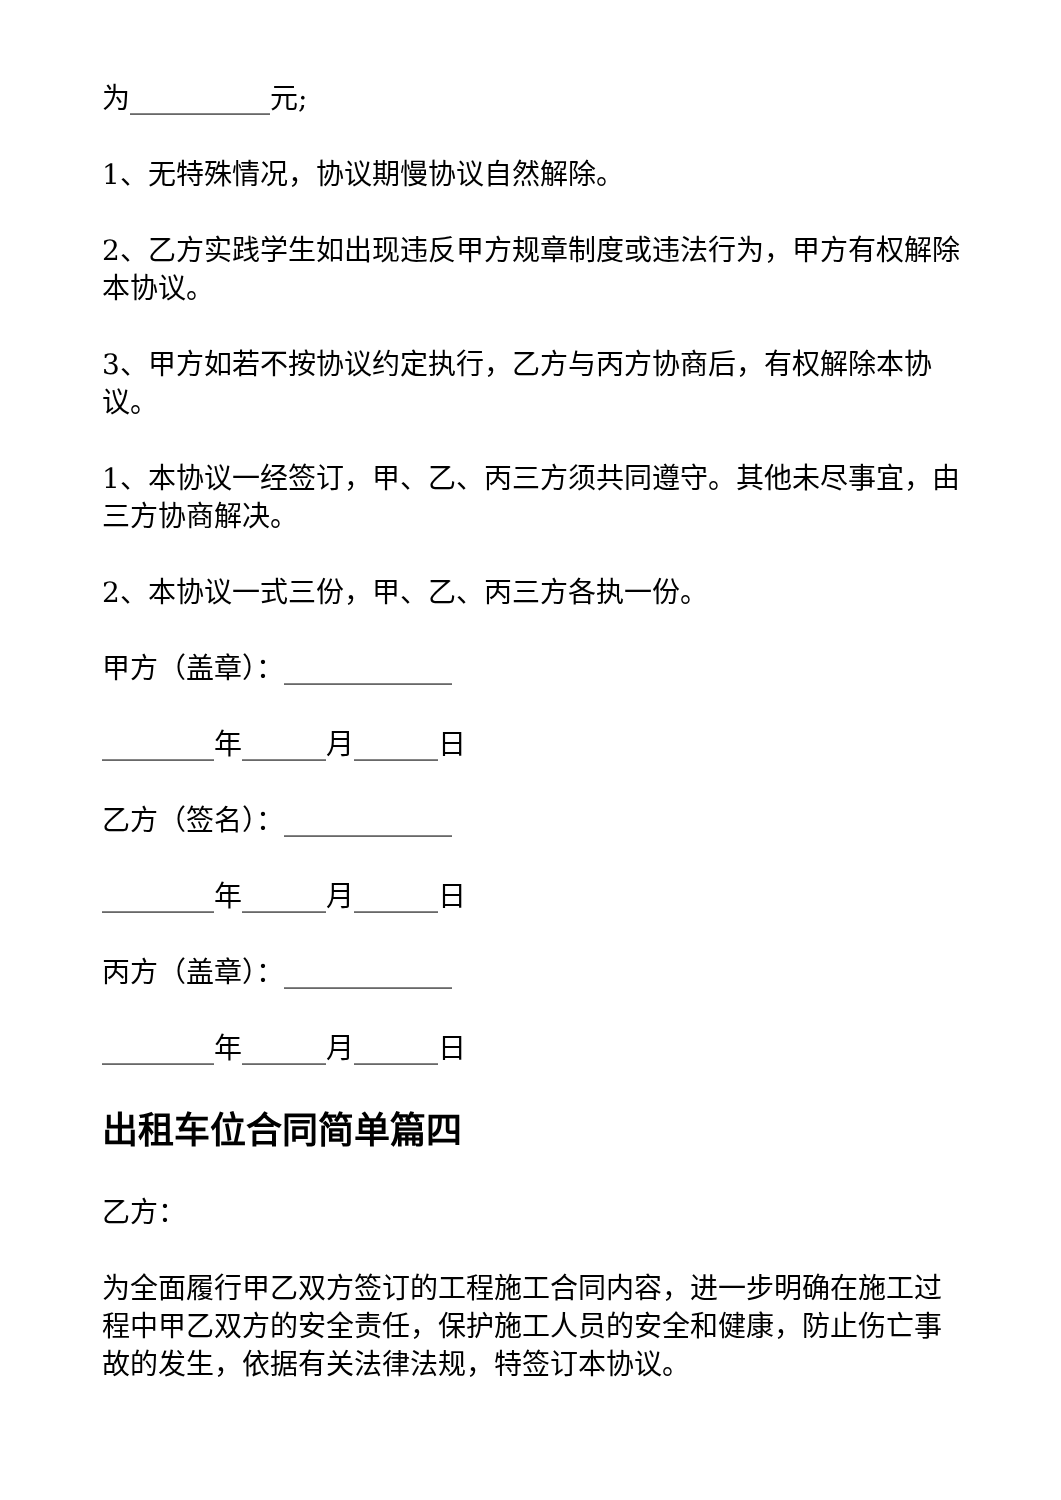为__________元;
1、无特殊情况，协议期慢协议自然解除。
2、乙方实践学生如出现违反甲方规章制度或违法行为，甲方有权解除本协议。
3、甲方如若不按协议约定执行，乙方与丙方协商后，有权解除本协议。
1、本协议一经签订，甲、乙、丙三方须共同遵守。其他未尽事宜，由三方协商解决。
2、本协议一式三份，甲、乙、丙三方各执一份。
甲方（盖章）：____________
________年______月______日
乙方（签名）：____________
________年______月______日
丙方（盖章）：____________
________年______月______日
出租车位合同简单篇四
乙方：
为全面履行甲乙双方签订的工程施工合同内容，进一步明确在施工过程中甲乙双方的安全责任，保护施工人员的安全和健康，防止伤亡事故的发生，依据有关法律法规，特签订本协议。